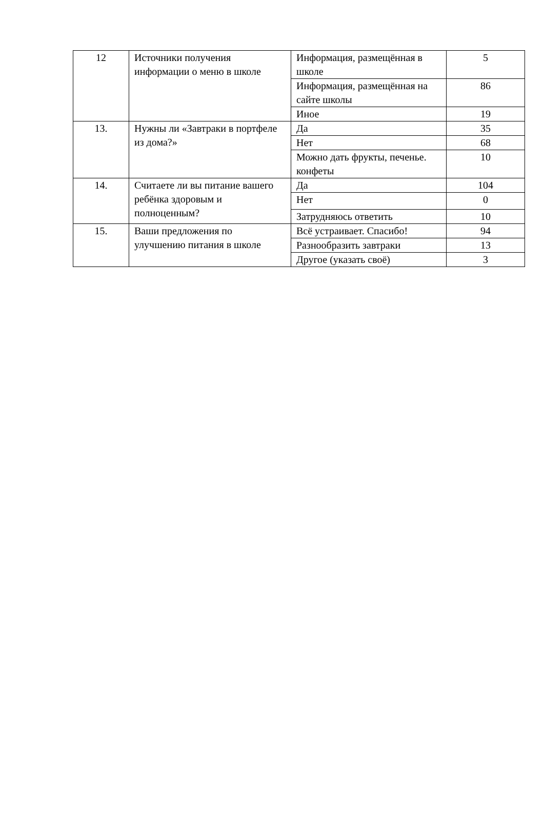| 12 | Источники получения информации о меню в школе | Информация, размещённая в школе | 5 |
| | | Информация, размещённая на сайте школы | 86 |
| | | Иное | 19 |
| 13. | Нужны ли «Завтраки в портфеле из дома?» | Да | 35 |
| | | Нет | 68 |
| | | Можно дать фрукты, печенье. конфеты | 10 |
| 14. | Считаете ли вы питание вашего ребёнка здоровым и полноценным? | Да | 104 |
| | | Нет | 0 |
| | | Затрудняюсь ответить | 10 |
| 15. | Ваши предложения по улучшению питания в школе | Всё устраивает. Спасибо! | 94 |
| | | Разнообразить завтраки | 13 |
| | | Другое (указать своё) | 3 |